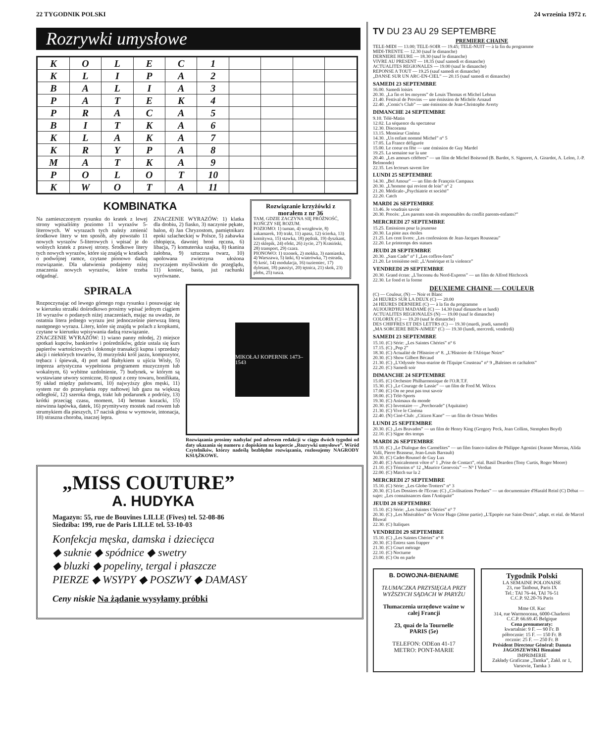22 TYGODNIK POLSKI 24 września 1972 r.
Rozrywki umysłowe
| K | O | L | E | C | 1 | | | | |
| K | L | I | P | A | 2 | | | | |
| B | A | L | I | A | 3 | | | | |
| P | A | T | E | K | 4 | | | | |
| P | R | A | C | A | 5 | | | | |
| B | I | T | K | A | 6 | | | | |
| K | L | A | K | A | 7 | | | | |
| K | R | Y | P | A | 8 | | | | |
| M | A | T | K | A | 9 | | | | |
| P | O | L | O | T | 10 | | | | |
| K | W | O | T | A | 11 | | | | |
KOMBINATKA
Na zamieszczonym rysunku do kratek z lewej strony wpisaliśmy poziomo 11 wyrazów 5-literowych. W wyrazach tych należy zmienić środkowe litery w ten sposób, aby powstało 11 nowych wyrazów 5-literowych i wpisać je do wolnych kratek z prawej strony. Środkowe litery tych nowych wyrazów, które się znajdą w kratkach o podwójnej ramce, czytane pionowo dadzą rozwiązanie. Dla ułatwienia podajemy niżej znaczenia nowych wyrazów, które trzeba odgadnąć.
ZNACZENIE WYRAZÓW: 1) klatka dla drobiu, 2) fiasko, 3) naczynie pękate, balon, 4) Jan Chryzostom, pamiętnikarz epoki szlacheckiej w Polsce, 5) zabawka chłopięca, dawniej broń ręczna, 6) libacja, 7) komuterska szajka, 8) tkanina żałobna, 9) sztuczna twarz, 10) upolowana zwierzyna ułożona zwyczajem myśliwskim do przeglądu, 11) koniec, basta, już rachunki wyrównane.
Rozwiązanie krzyżówki z morałem z nr 36
TAM, GDZIE ZACZYNA SIĘ PRÓŻNOŚĆ, KOŃCZY SIĘ ROZUM.
POZIOMO: 1) tuman, 4) wezgłowie, 8) zakamarek, 10) trakt, 11) apasz, 12) ścierka, 13) komitywa, 15) stawka, 18) pędrak, 19) dyszkant, 22) sklepik, 24) efekt, 26) życie, 27) Krasiński, 28) transport, 29) czara.
PIONOWO: 1) trzonek, 2) mokka, 3) namiastka, 4) Warszawa, 5) łatki, 6) wiatrówka, 7) estrada, 9) kość, 14) modulacja, 16) tuziemiec, 17) dyletant, 18) pasożyt, 20) tętnica, 21) skok, 23) plebs, 25) tusza.
SPIRALA
Rozpoczynając od lewego górnego rogu rysunku i posuwając się w kierunku strzałki dośrodkowo prosimy wpisać jednym ciągiem 18 wyrazów o podanych niżej znaczeniach, mając na uwadze, że ostatnia litera jednego wyrazu jest jednocześnie pierwszą literą następnego wyrazu. Litery, które się znajdą w polach z kropkami, czytane w kierunku wpisywania dadzą rozwiązanie.
ZNACZENIE WYRAZÓW: 1) wiano panny młodej, 2) miejsce spotkań kupców, bankierów i pośredników, gdzie ustala się kurs papierów wartościowych i dokonuje transakcji kupna i sprzedaży akcji i niektórych towarów, 3) murzyński król jazzu, kompozytor, trębacz i śpiewak, 4) port nad Bałtykiem u ujścia Wisły, 5) impreza artystyczna wypełniona programem muzycznym lub wokalnym, 6) wybitne uzdolnienie, 7) budynek, w którym są wystawiane utwory sceniczne, 8) opust z ceny towaru, bonifikata, 9) układ między państwami, 10) najwyższy głos męski, 11) system rur do przesyłania ropy naftowej lub gazu na większą odległość, 12) szeroka droga, trakt lub podarunek z podróży, 13) krótki przeciąg czasu, moment, 14) hetman kozacki, 15) niewinna łapówka, datek, 16) prymitywny mostek nad rowem lub strumykiem dla pieszych, 17 nacisk głosu w wymowie, intonacja, 18) straszna choroba, inaczej lepra.
MIKOŁAJ KOPERNIK 1473–1543
Rozwiązania prosimy nadsyłać pod adresem redakcji w ciągu dwóch tygodni od daty ukazania się numeru z dopiskiem na kopercie „Rozrywki umysłowe”. Wśród Czytelników, którzy nadeślą bezbłędne rozwiązania, rozlosujemy NAGRODY KSIĄŻKOWE.
„MISS COUTURE”
A. HUDYKA
Magazyn: 55, rue de Bouvines LILLE (Fives) tel. 52-08-86
Siedziba: 199, rue de Paris LILLE tel. 53-10-03
Konfekcja męska, damska i dziecięca
◆ suknie ◆ spódnice ◆ swetry
◆ bluzki ◆ popeliny, tergal i płaszcze
PIERZE ◆ WSYPY ◆ POSZWY ◆ DAMASY
Ceny niskie Na żądanie wysyłamy próbki
TV DU 23 AU 29 SEPTEMBRE
PREMIERE CHAINE
TELE-MIDI — 13.00; TELE-SOIR — 19.45; TELE-NUIT — à la fin du programme
MIDI-TRENTE — 12.30 (sauf le dimanche)
DERNIERE HEURE — 18.30 (sauf le dimanche)
VIVRE AU PRESENT — 18.35 (sauf samedi et dimanche)
ACTUALITES REGIONALES — 19.00 (sauf le dimanche)
REPONSE A TOUT — 19.25 (sauf samedi et dimanche)
„DANSE SUR UN ARC-EN-CIEL” — 20.15 (sauf samedi et dimanche)
SAMEDI 23 SEPTEMBRE
16.00. Samedi loisirs
20.30. „La fin et les moyens” de Louis Thomas et Michel Lebrun
21.40. Festival de Provins — une émission de Michèle Arnaud
22.40. „Comic's Club” — une émission de Jean-Christophe Averty
DIMANCHE 24 SEPTEMBRE
9.10. Télé-Matin
12.02. La séquence du spectateur
12.30. Discorama
13.15. Monsieur Cinéma
14.30. „Un enfant nommé Michel” n° 5
17.05. La France défigurée
15.00. Le coeur en fête — une émission de Guy Mardel
19.25. La semaine sur la une
20.40. „Les amours célèbres” — un film de Michel Boisrond (B. Bardot, S. Signoret, A. Girardot, A. Lelon, J.-P. Belmondo)
22.35. Les lecteurs savent lire
LUNDI 25 SEPTEMBRE
14.30. „Bel Amour” — un film de François Campaux
20.30. „L'homme qui revient de loin” n° 2
21.20. Médicale-„Psychiatrie et société”
22.20. Catch
MARDI 26 SEPTEMBRE
13.46. Je voudrais savoir
20.30. Procès: „Les parents sont-ils responsables du conflit parents-enfants?”
MERCREDI 27 SEPTEMBRE
15.25. Emissions pour la jeunesse
20.30. La piste aux étoiles
21.25. Les cent livres: „Les confessions de Jean-Jacques Rousseau”
22.20. Le printemps des statues
JEUDI 28 SEPTEMBRE
20.30. „Sam Cade” n° I „Les coffres-forts”
21.20. Le troisième oeil: „L'Amérique et la violence”
VENDREDI 29 SEPTEMBRE
20.30. Grand écran: „L'Inconnu du Nord-Express” — un film de Alfred Hitchcock
22.30. Le fond et la forme
DEUXIEME CHAINE — COULEUR
(C) — Couleur, (N) — Noir et Blanc
24 HEURES SUR LA DEUX (C) — 20.00
24 HEURES DERNIERE (C) — à la fin du programme
AUJOURD'HUI MADAME (C) — 14.30 (sauf dimanche et lundi)
ACTUALITES REGIONALES (N) — 19.00 (sauf le dimanche)
COLORIX (C) — 19.20 (sauf le dimanche)
DES CHIFFRES ET DES LETTRS (C) — 19.30 (mardi, jeudi, samedi)
„MA SORCIERE BIEN-AIMEE” (C) — 19.30 (lundi, mercredi, vendredi)
SAMEDI 23 SEPTEMBRE
15.10. (C) Série: „Les Saintes Chéries” n° 6
17.15. (C) „Pop 2”
18.30. (C) Actualité de l'Histoire n° 8. „L'Histoire de l'Afrique Noire”
20.30. (C) Show Gilbert Bécaud
21.30. (C) „L'Odyssée Sous-marine de l'Equipe Cousteau” n° 9 „Baleines et cachalots”
22.20. (C) Samedi soir
DIMANCHE 24 SEPTEMBRE
15.05. (C) Orchestre Philharmonique de l'O.R.T.F.
15.30. (C) „Le Courage de Lassie” — un film de Fred M. Wilcox
17.00. (C) On ne peut pas tout savoir
18.00. (C) Télé-Sports
19.30. (C) Animaux du monde
20.30. (C) Inventaire — „Perchorade” (Aquitaine)
21.30. (C) Vive le Cinéma
22.40. (N) Ciné-Club: „Citizen Kane” — un film de Orson Welles
LUNDI 25 SEPTEMBRE
20.30. (C) „Les Bravados” — un film de Henry King (Gregory Peck, Joan Collins, Stemphen Boyd)
22.10. (C) Signe des temps
MARDI 26 SEPTEMBRE
15.10. (C) „Le Dialogue des Carmélites” — un film franco-italien de Philippe Agostini (Jeanne Moreau, Alida Valli, Pierre Brasseur, Jean-Louis Barrault)
20.30. (C) Cadet-Roussel de Guy Lux
20.40. (C) Amicalement vôtre n° 1 „Prise de Contact”, réal. Basil Dearden (Tony Curtis, Roger Moore)
21.10. (C) Témoins n° 12 „Maurice Genevoix” — N° I Verdun
22.00. (C) Match sur la 2
MERCREDI 27 SEPTEMBRE
15.10. (C) Série: „Les Globe-Trotters” n° 3
20.30. (C) Les Dossiers de l'Ecran: (C) „Civilisations Perdues” — un documentaire d'Harald Reinl (C) Débat — sujet: „Les connaissances dans l'Antiquité”
JEUDI 28 SEPTEMBRE
15.10. (C) Série: „Les Saintes Chéries” n° 7
20.30. (C) „Les Misérables” de Victor Hugo (2ème partie) „L'Epopée rue Saint-Denis”, adapt. et réal. de Marcel Bluwal
22.30. (C) Italiques
VENDREDI 29 SEPTEMBRE
15.10. (C) „Les Saintes Chéries” n° 8
20.30. (C) Entrez sans frapper
21.30. (C) Court métrage
22.10. (C) Nocturne
23.00. (C) On en parle
B. DOWOJNA-BIENAIME
TŁUMACZKA PRZYSIĘGŁA PRZY WYŻSZYCH SĄDACH W PARYŻU
Tłumaczenia urzędowe ważne w całej Francji
23, quai de la Tournelle
PARIS (5e)
TELEFON: ODEon 41-17
METRO: PONT-MARIE
Tygodnik Polski
LA SEMAINE POLONAISE
23, rue Taitbout, Paris IX
Tel.: TAI 76-44, TAI 76-51
C.C.P. 92.20-76 Paris
Mme Ol. Kuc
314, rue Warmonceau, 6000-Charleroi
C.C.P. 66.69.45 Belgique
Cena prenumeraty:
kwartalnie: 9 F. — 90 Fr. B
półrocznie: 15 F. — 150 Fr. B
rocznie: 25 F. — 250 Fr. B
Président Directeur Général: Danuta JAGOSZEWSKI Bienaimé
IMPRIMERIE
Zakłady Graficzne „Tamka”, Zakł. nr 1, Varsovie, Tamka 3